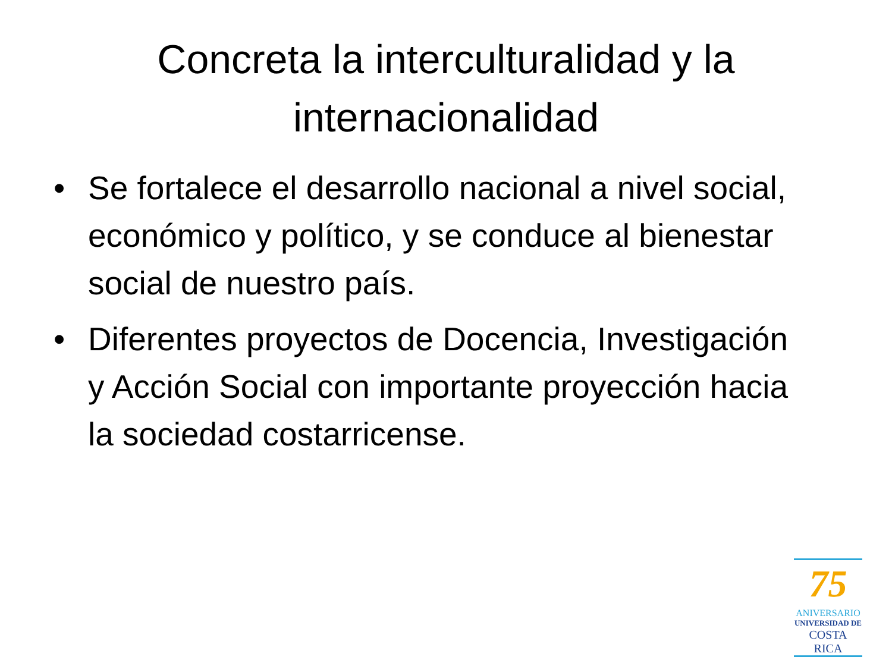Concreta la interculturalidad y la internacionalidad
• Se fortalece el desarrollo nacional a nivel social, económico y político, y se conduce al bienestar social de nuestro país.
• Diferentes proyectos de Docencia, Investigación y Acción Social con importante proyección hacia la sociedad costarricense.
75
ANIVERSARIO
UNIVERSIDAD DE
COSTA RICA